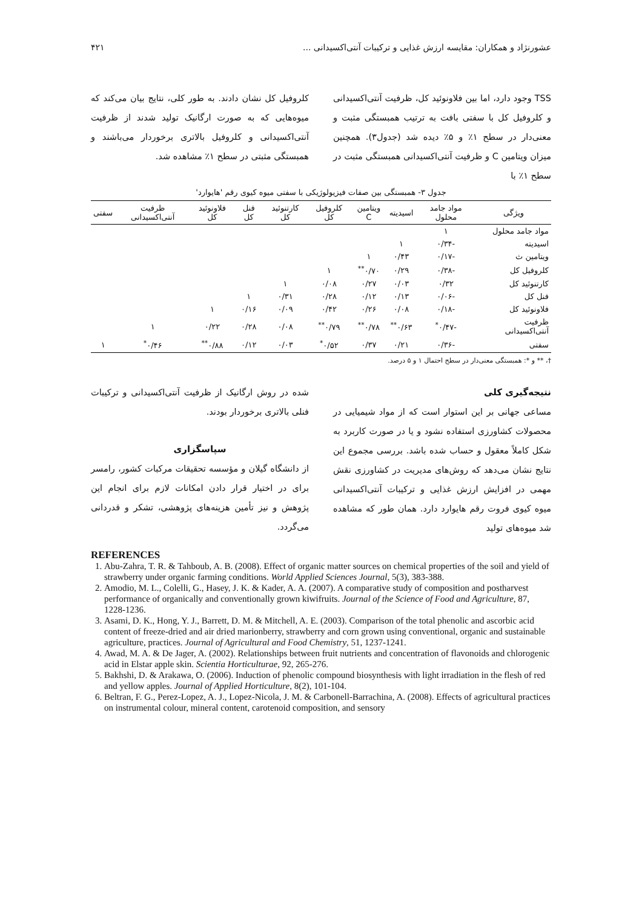عشورنژاد و همکاران: مقایسه ارزش غذایی و ترکیبات آنتی‌اکسیدانی ... ۴۲۱
TSS وجود دارد، اما بین فلاونوئید کل، ظرفیت آنتی‌اکسیدانی و کلروفیل کل با سفتی بافت به ترتیب همبستگی مثبت و معنی‌دار در سطح ۱٪ و ۵٪ دیده شد (جدول۳). همچنین میزان ویتامین C و ظرفیت آنتی‌اکسیدانی همبستگی مثبت در سطح ۱٪ با
کلروفیل کل نشان دادند. به طور کلی، نتایج بیان می‌کند که میوه‌هایی که به صورت ارگانیک تولید شدند از ظرفیت آنتی‌اکسیدانی و کلروفیل بالاتری برخوردار می‌باشند و همبستگی مثبتی در سطح ۱٪ مشاهده شد.
جدول ۳- همبستگی بین صفات فیزیولوژیکی با سفتی میوه کیوی رقم 'هایوارد'
| ویژگی | مواد جامد محلول | اسیدیته | ویتامین C | کلروفیل کل | کارتنوئید کل | فنل کل | فلاونوئید کل | ظرفیت آنتی‌اکسیدانی | سفتی |
| --- | --- | --- | --- | --- | --- | --- | --- | --- | --- |
| مواد جامد محلول | ۱ | | | | | | | | |
| اسیدیته | -۰/۳۴ | ۱ | | | | | | | |
| ویتامین ث | -۰/۱۷ | ۰/۴۳ | ۱ | | | | | | |
| کلروفیل کل | -۰/۳۸ | ۰/۲۹ | ۰/۷۰<sup>**</sup> | ۱ | | | | | |
| کارتنوئید کل | ۰/۳۲ | ۰/۰۳ | ۰/۲۷ | ۰/۰۸ | ۱ | | | | |
| فنل کل | -۰/۰۶ | ۰/۱۳ | ۰/۱۲ | ۰/۲۸ | ۰/۳۱ | ۱ | | | |
| فلاونوئید کل | -۰/۱۸ | ۰/۰۸ | ۰/۲۶ | ۰/۴۲ | ۰/۰۹ | ۰/۱۶ | ۱ | | |
| ظرفیت آنتی‌اکسیدانی | -۰/۴۷<sup>*</sup> | ۰/۶۳<sup>**</sup> | ۰/۷۸<sup>**</sup> | ۰/۷۹<sup>**</sup> | ۰/۰۸ | ۰/۲۸ | ۰/۲۲ | ۱ | |
| سفتی | -۰/۳۶ | ۰/۲۱ | ۰/۳۷ | ۰/۵۲<sup>*</sup> | ۰/۰۳ | ۰/۱۲ | ۰/۸۸<sup>**</sup> | ۰/۴۶<sup>*</sup> | ۱ |
†، ** و *: همبستگی معنی‌دار در سطح احتمال ۱ و ۵ درصد.
نتیجه‌گیری کلی
مساعی جهانی بر این استوار است که از مواد شیمیایی در محصولات کشاورزی استفاده نشود و یا در صورت کاربرد به شکل کاملاً معقول و حساب شده باشد. بررسی مجموع این نتایج نشان می‌دهد که روش‌های مدیریت در کشاورزی نقش مهمی در افزایش ارزش غذایی و ترکیبات آنتی‌اکسیدانی میوه کیوی فروت رقم هایوارد دارد. همان طور که مشاهده شد میوه‌های تولید
شده در روش ارگانیک از ظرفیت آنتی‌اکسیدانی و ترکیبات فنلی بالاتری برخوردار بودند.
سپاسگزاری
از دانشگاه گیلان و مؤسسه تحقیقات مرکبات کشور، رامسر برای در اختیار قرار دادن امکانات لازم برای انجام این پژوهش و نیز تأمین هزینه‌های پژوهشی، تشکر و قدردانی می‌گردد.
REFERENCES
1. Abu-Zahra, T. R. & Tahboub, A. B. (2008). Effect of organic matter sources on chemical properties of the soil and yield of strawberry under organic farming conditions. World Applied Sciences Journal, 5(3), 383-388.
2. Amodio, M. L., Colelli, G., Hasey, J. K. & Kader, A. A. (2007). A comparative study of composition and postharvest performance of organically and conventionally grown kiwifruits. Journal of the Science of Food and Agriculture, 87, 1228-1236.
3. Asami, D. K., Hong, Y. J., Barrett, D. M. & Mitchell, A. E. (2003). Comparison of the total phenolic and ascorbic acid content of freeze-dried and air dried marionberry, strawberry and corn grown using conventional, organic and sustainable agriculture, practices. Journal of Agricultural and Food Chemistry, 51, 1237-1241.
4. Awad, M. A. & De Jager, A. (2002). Relationships between fruit nutrients and concentration of flavonoids and chlorogenic acid in Elstar apple skin. Scientia Horticulturae, 92, 265-276.
5. Bakhshi, D. & Arakawa, O. (2006). Induction of phenolic compound biosynthesis with light irradiation in the flesh of red and yellow apples. Journal of Applied Horticulture, 8(2), 101-104.
6. Beltran, F. G., Perez-Lopez, A. J., Lopez-Nicola, J. M. & Carbonell-Barrachina, A. (2008). Effects of agricultural practices on instrumental colour, mineral content, carotenoid composition, and sensory